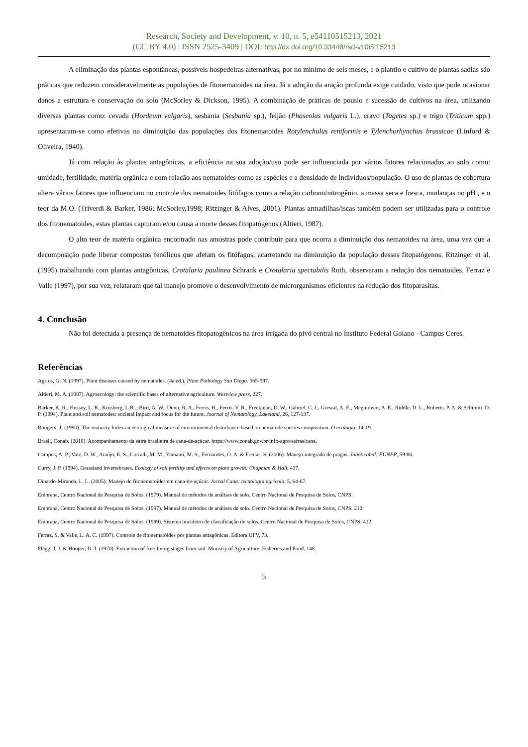Research, Society and Development, v. 10, n. 5, e54110515213, 2021
(CC BY 4.0) | ISSN 2525-3409 | DOI: http://dx.doi.org/10.33448/rsd-v10i5.15213
A eliminação das plantas espontâneas, possíveis hospedeiras alternativas, por no mínimo de seis meses, e o plantio e cultivo de plantas sadias são práticas que reduzem consideravelmente as populações de fitonematoides na área. Já a adoção da aração profunda exige cuidado, visto que pode ocasionar danos a estrutura e conservação do solo (McSorley & Dickson, 1995). A combinação de práticas de pousio e sucessão de cultivos na área, utilizando diversas plantas como: cevada (Hordeum vulgaris), sesbania (Sesbania sp.), feijão (Phaseolus vulgaris L.), cravo (Tagetes sp.) e trigo (Triticum spp.) apresentaram-se como efetivas na diminuição das populações dos fitonematoides Rotylenchulus reniformis e Tylenchorhynchus brassicae (Linford & Oliveira, 1940).
Já com relação às plantas antagônicas, a eficiência na sua adoção/uso pode ser influenciada por vários fatores relacionados ao solo como: umidade, fertilidade, matéria orgânica e com relação aos nematoides como as espécies e a densidade de indivíduos/população. O uso de plantas de cobertura altera vários fatores que influenciam no controle dos nematoides fitófagos como a relação carbono/nitrogênio, a massa seca e fresca, mudanças no pH , e o teor da M.O. (Triverdi & Barker, 1986; McSorley,1998; Ritzinger & Alves, 2001). Plantas armadilhas/iscas também podem ser utilizadas para o controle dos fitonematoides, estas plantas capturam e/ou causa a morte desses fitopatógenos (Altieri, 1987).
O alto teor de matéria orgânica encontrado nas amostras pode contribuir para que ocorra a diminuição dos nematoides na área, uma vez que a decomposição pode liberar compostos fenólicos que afetam os fitófagos, acarretando na diminuição da população desses fitopatógenos. Ritzinger et al. (1995) trabalhando com plantas antagônicas, Crotalaria paulinea Schrank e Crotalaria spectabilis Roth, observaram a redução dos nematoides. Ferraz e Valle (1997), por sua vez, relataram que tal manejo promove o desenvolvimento de microrganismos eficientes na redução dos fitoparasitas.
4. Conclusão
Não foi detectada a presença de nematoides fitopatogênicos na área irrigada do pivô central no Instituto Federal Goiano - Campus Ceres.
Referências
Agrios, G. N. (1997). Plant diseases caused by nematodes. (4a ed.), Plant Pathology San Diego. 565-597.
Altieri, M. A. (1987). Agroecology: the scientific bases of alternative agriculture. Westview press, 227.
Barker, K. R., Hussey, L. R., Krusberg, L.R ., Bird, G. W., Dunn, R. A., Ferris, H., Ferris, V. R., Freckman, D. W., Gabriel, C. J., Grewal, A. E., Mcguidwin, A .E., Riddle, D. L., Roberts, P. A. & Schimitt, D. P. (1994). Plant and soil nematodes: societal impact and focus for the future. Journal of Nematology, Lakeland, 26, 127-137.
Bongers, T. (1990). The maturity Index an ecological measure of environmental disturbance based on nematode species composition. O ecologia, 14-19.
Brasil, Conab. (2018). Acompanhamento da safra brasileira de cana-de-açúcar. https://www.conab.gov.br/info-agro/safras/cana.
Campos, A. P., Vale, D. W., Araújo, E. S., Corradi, M. M., Yamauti, M. S., Fernandes, O. A. & Freitas. S. (2006). Manejo integrado de pragas. Jaboticabal: FUNEP, 59-80.
Curry, J. P. (1994). Grassland invertebrates. Ecology of soil fertility and effects on plant growth: Chapman & Hall, 437.
Dinardo-Miranda, L. L. (2005). Manejo de fitonematoides em cana-de-açúcar. Jornal Cana: tecnologia agrícola, 5, 64-67.
Embrapa, Centro Nacional de Pesquisa de Solos. (1979). Manual de métodos de análises de solo. Centro Nacional de Pesquisa de Solos, CNPS.
Embrapa, Centro Nacional de Pesquisa de Solos. (1997). Manual de métodos de análises de solo. Centro Nacional de Pesquisa de Solos, CNPS, 212.
Embrapa, Centro Nacional de Pesquisa de Solos. (1999). Sistema brasileiro de classificação de solos. Centro Nacional de Pesquisa de Solos, CNPS, 412.
Ferraz, S. & Valle, L. A. C. (1997). Controle de fitonematóides por plantas antagônicas. Editora UFV, 73.
Flegg, J. J. & Hooper, D. J. (1970). Extraction of free-living stages from soil. Ministry of Agriculture, Fisheries and Food, 148.
5